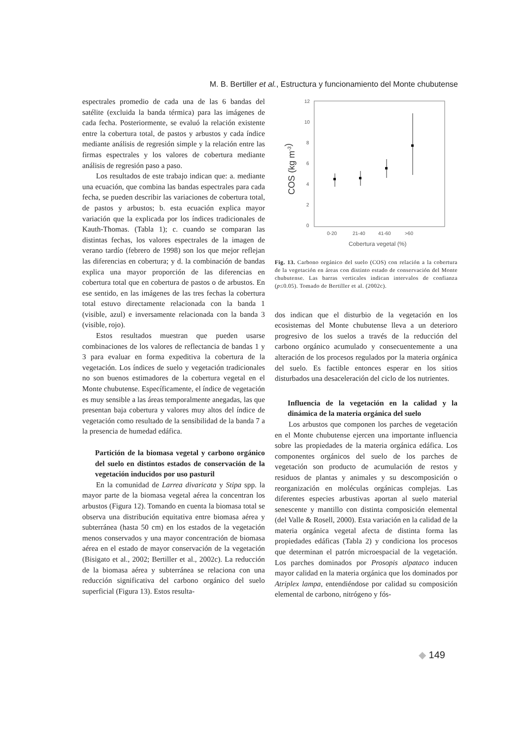M. B. Bertiller et al., Estructura y funcionamiento del Monte chubutense
espectrales promedio de cada una de las 6 bandas del satélite (excluida la banda térmica) para las imágenes de cada fecha. Posteriormente, se evaluó la relación existente entre la cobertura total, de pastos y arbustos y cada índice mediante análisis de regresión simple y la relación entre las firmas espectrales y los valores de cobertura mediante análisis de regresión paso a paso.
Los resultados de este trabajo indican que: a. mediante una ecuación, que combina las bandas espectrales para cada fecha, se pueden describir las variaciones de cobertura total, de pastos y arbustos; b. esta ecuación explica mayor variación que la explicada por los índices tradicionales de Kauth-Thomas. (Tabla 1); c. cuando se comparan las distintas fechas, los valores espectrales de la imagen de verano tardío (febrero de 1998) son los que mejor reflejan las diferencias en cobertura; y d. la combinación de bandas explica una mayor proporción de las diferencias en cobertura total que en cobertura de pastos o de arbustos. En ese sentido, en las imágenes de las tres fechas la cobertura total estuvo directamente relacionada con la banda 1 (visible, azul) e inversamente relacionada con la banda 3 (visible, rojo).
Estos resultados muestran que pueden usarse combinaciones de los valores de reflectancia de bandas 1 y 3 para evaluar en forma expeditiva la cobertura de la vegetación. Los índices de suelo y vegetación tradicionales no son buenos estimadores de la cobertura vegetal en el Monte chubutense. Específicamente, el índice de vegetación es muy sensible a las áreas temporalmente anegadas, las que presentan baja cobertura y valores muy altos del índice de vegetación como resultado de la sensibilidad de la banda 7 a la presencia de humedad edáfica.
Partición de la biomasa vegetal y carbono orgánico del suelo en distintos estados de conservación de la vegetación inducidos por uso pasturil
En la comunidad de Larrea divaricata y Stipa spp. la mayor parte de la biomasa vegetal aérea la concentran los arbustos (Figura 12). Tomando en cuenta la biomasa total se observa una distribución equitativa entre biomasa aérea y subterránea (hasta 50 cm) en los estados de la vegetación menos conservados y una mayor concentración de biomasa aérea en el estado de mayor conservación de la vegetación (Bisigato et al., 2002; Bertiller et al., 2002c). La reducción de la biomasa aérea y subterránea se relaciona con una reducción significativa del carbono orgánico del suelo superficial (Figura 13). Estos resulta-
12
10
8
6
4
2
0
0-20
21-40
41-60
>60
Cobertura vegetal (%)
COS (kg m-3)
Fig. 13. Carbono orgánico del suelo (COS) con relación a la cobertura de la vegetación en áreas con distinto estado de conservación del Monte chubutense. Las barras verticales indican intervalos de confianza (p≤0.05). Tomado de Bertiller et al. (2002c).
dos indican que el disturbio de la vegetación en los ecosistemas del Monte chubutense lleva a un deterioro progresivo de los suelos a través de la reducción del carbono orgánico acumulado y consecuentemente a una alteración de los procesos regulados por la materia orgánica del suelo. Es factible entonces esperar en los sitios disturbados una desaceleración del ciclo de los nutrientes.
Influencia de la vegetación en la calidad y la dinámica de la materia orgánica del suelo
Los arbustos que componen los parches de vegetación en el Monte chubutense ejercen una importante influencia sobre las propiedades de la materia orgánica edáfica. Los componentes orgánicos del suelo de los parches de vegetación son producto de acumulación de restos y residuos de plantas y animales y su descomposición o reorganización en moléculas orgánicas complejas. Las diferentes especies arbustivas aportan al suelo material senescente y mantillo con distinta composición elemental (del Valle & Rosell, 2000). Esta variación en la calidad de la materia orgánica vegetal afecta de distinta forma las propiedades edáficas (Tabla 2) y condiciona los procesos que determinan el patrón microespacial de la vegetación. Los parches dominados por Prosopis alpataco inducen mayor calidad en la materia orgánica que los dominados por Atriplex lampa, entendiéndose por calidad su composición elemental de carbono, nitrógeno y fós-
◆ 149